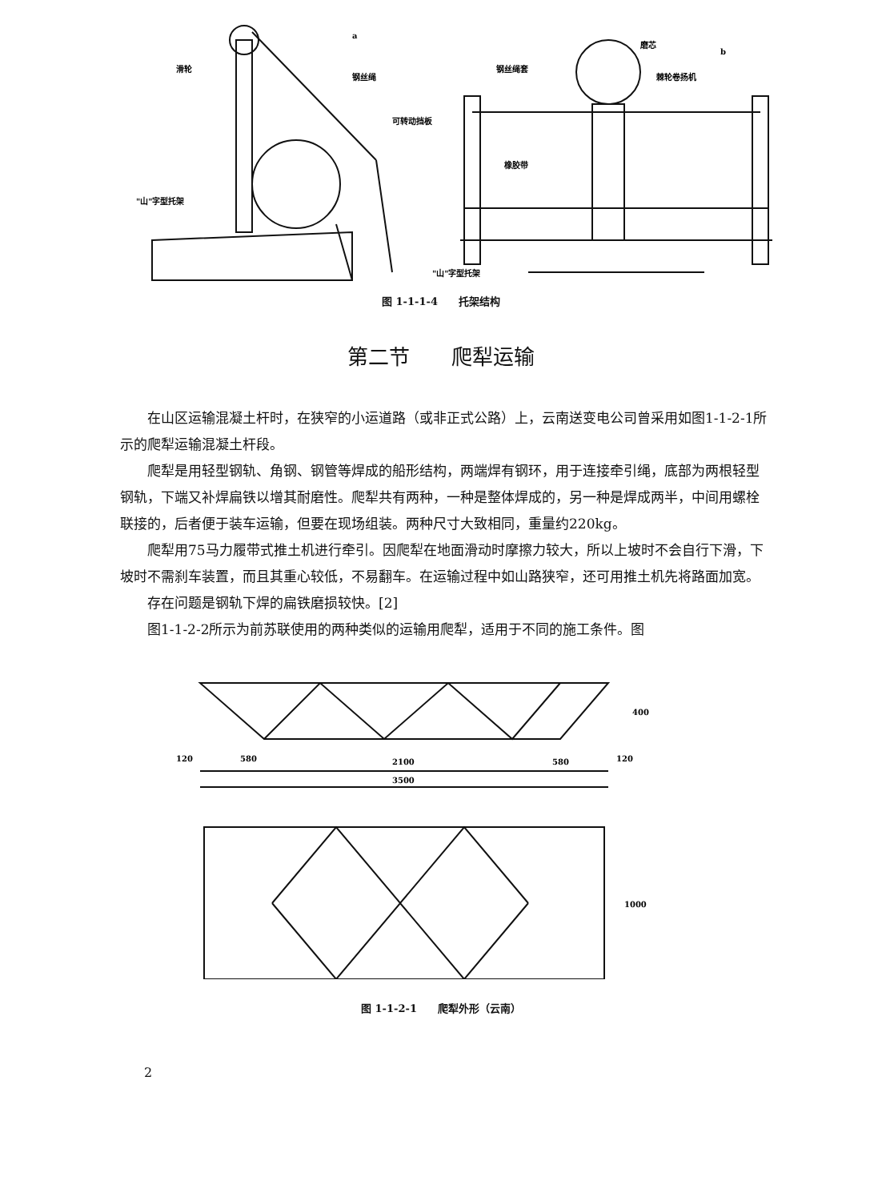a
b
滑轮
钢丝绳
可转动挡板
"山"字型托架
钢丝绳套
磨芯
棘轮卷扬机
橡胶带
"山"字型托架
图 1-1-1-4　　托架结构
第二节　　爬犁运输
在山区运输混凝土杆时，在狭窄的小运道路（或非正式公路）上，云南送变电公司曾采用如图1-1-2-1所示的爬犁运输混凝土杆段。
爬犁是用轻型钢轨、角钢、钢管等焊成的船形结构，两端焊有钢环，用于连接牵引绳，底部为两根轻型钢轨，下端又补焊扁铁以增其耐磨性。爬犁共有两种，一种是整体焊成的，另一种是焊成两半，中间用螺栓联接的，后者便于装车运输，但要在现场组装。两种尺寸大致相同，重量约220kg。
爬犁用75马力履带式推土机进行牵引。因爬犁在地面滑动时摩擦力较大，所以上坡时不会自行下滑，下坡时不需刹车装置，而且其重心较低，不易翻车。在运输过程中如山路狭窄，还可用推土机先将路面加宽。
存在问题是钢轨下焊的扁铁磨损较快。[2]
图1-1-2-2所示为前苏联使用的两种类似的运输用爬犁，适用于不同的施工条件。图
120
580
2100
580
120
3500
400
1000
图 1-1-2-1　　爬犁外形（云南）
2